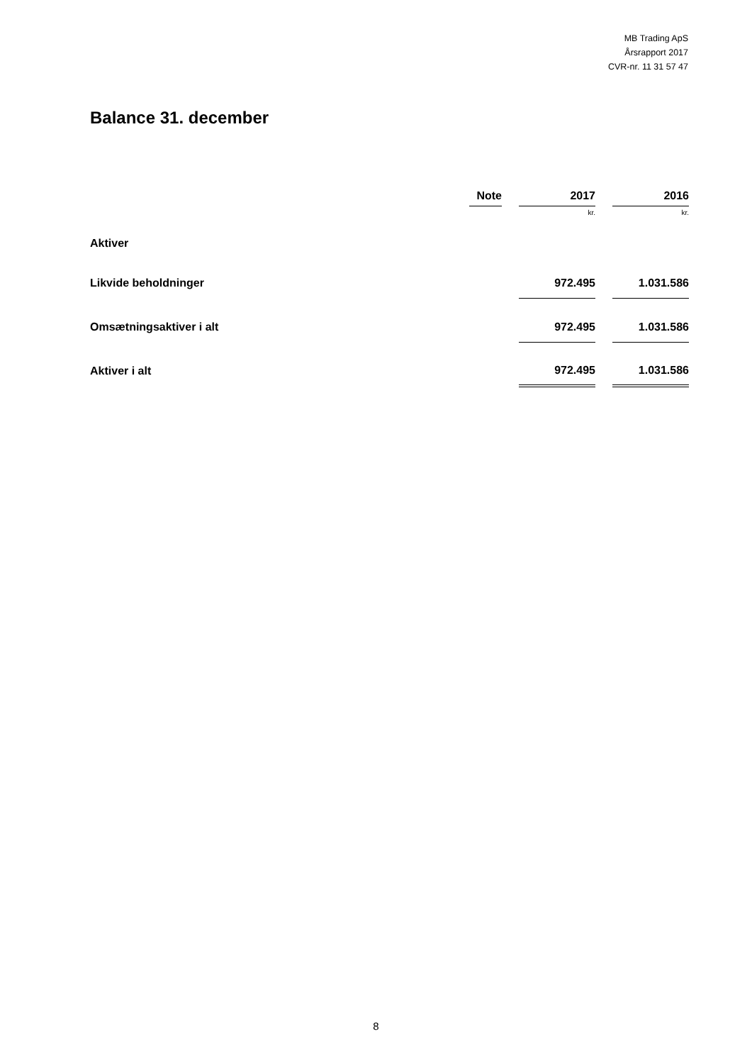MB Trading ApS
Årsrapport 2017
CVR-nr. 11 31 57 47
Balance 31. december
| | Note | | 2017 | | 2016 |
| --- | --- | --- | --- | --- | --- |
| | | | kr. | | kr. |
| Aktiver | | | | | |
| Likvide beholdninger | | | 972.495 | | 1.031.586 |
| Omsætningsaktiver i alt | | | 972.495 | | 1.031.586 |
| Aktiver i alt | | | 972.495 | | 1.031.586 |
8